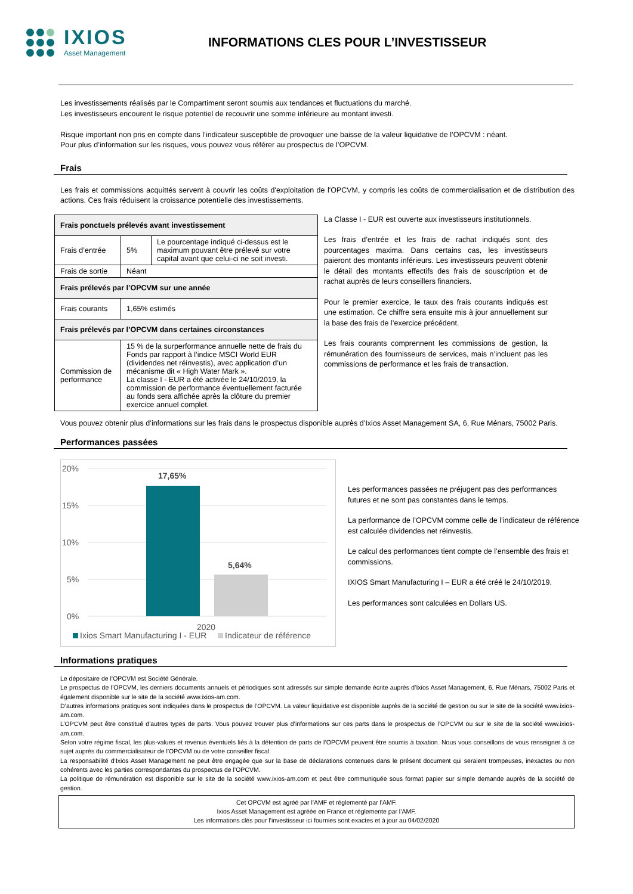IXIOS
Asset Management
INFORMATIONS CLES POUR L’INVESTISSEUR
Les investissements réalisés par le Compartiment seront soumis aux tendances et fluctuations du marché.
Les investisseurs encourent le risque potentiel de recouvrir une somme inférieure au montant investi.
Risque important non pris en compte dans l’indicateur susceptible de provoquer une baisse de la valeur liquidative de l’OPCVM : néant.
Pour plus d’information sur les risques, vous pouvez vous référer au prospectus de l’OPCVM.
Frais
Les frais et commissions acquittés servent à couvrir les coûts d'exploitation de l'OPCVM, y compris les coûts de commercialisation et de distribution des actions. Ces frais réduisent la croissance potentielle des investissements.
| Frais ponctuels prélevés avant investissement | | |
| Frais d’entrée | 5% | Le pourcentage indiqué ci-dessus est le maximum pouvant être prélevé sur votre capital avant que celui-ci ne soit investi. |
| Frais de sortie | Néant | |
| Frais prélevés par l’OPCVM sur une année | | |
| Frais courants | 1,65% estimés | |
| Frais prélevés par l’OPCVM dans certaines circonstances | | |
| Commission de performance | 15 % de la surperformance annuelle nette de frais du Fonds par rapport à l’indice MSCI World EUR (dividendes net réinvestis), avec application d’un mécanisme dit « High Water Mark ». La classe I - EUR a été activée le 24/10/2019, la commission de performance éventuellement facturée au fonds sera affichée après la clôture du premier exercice annuel complet. | |
La Classe I - EUR est ouverte aux investisseurs institutionnels.
Les frais d’entrée et les frais de rachat indiqués sont des pourcentages maxima. Dans certains cas, les investisseurs paieront des montants inférieurs. Les investisseurs peuvent obtenir le détail des montants effectifs des frais de souscription et de rachat auprès de leurs conseillers financiers.
Pour le premier exercice, le taux des frais courants indiqués est une estimation. Ce chiffre sera ensuite mis à jour annuellement sur la base des frais de l’exercice précédent.
Les frais courants comprennent les commissions de gestion, la rémunération des fournisseurs de services, mais n’incluent pas les commissions de performance et les frais de transaction.
Vous pouvez obtenir plus d’informations sur les frais dans le prospectus disponible auprès d’Ixios Asset Management SA, 6, Rue Ménars, 75002 Paris.
Performances passées
20%
15%
10%
5%
0%
17,65%
5,64%
2020
Ixios Smart Manufacturing I - EUR
Indicateur de référence
Les performances passées ne préjugent pas des performances futures et ne sont pas constantes dans le temps.
La performance de l’OPCVM comme celle de l’indicateur de référence est calculée dividendes net réinvestis.
Le calcul des performances tient compte de l’ensemble des frais et commissions.
IXIOS Smart Manufacturing I – EUR a été créé le 24/10/2019.
Les performances sont calculées en Dollars US.
Informations pratiques
Le dépositaire de l’OPCVM est Société Générale.
Le prospectus de l’OPCVM, les derniers documents annuels et périodiques sont adressés sur simple demande écrite auprès d’Ixios Asset Management, 6, Rue Ménars, 75002 Paris et également disponible sur le site de la société www.ixios-am.com.
D’autres informations pratiques sont indiquées dans le prospectus de l’OPCVM. La valeur liquidative est disponible auprès de la société de gestion ou sur le site de la société www.ixios-am.com.
L’OPCVM peut être constitué d’autres types de parts. Vous pouvez trouver plus d’informations sur ces parts dans le prospectus de l’OPCVM ou sur le site de la société www.ixios-am.com.
Selon votre régime fiscal, les plus-values et revenus éventuels liés à la détention de parts de l’OPCVM peuvent être soumis à taxation. Nous vous conseillons de vous renseigner à ce sujet auprès du commercialisateur de l’OPCVM ou de votre conseiller fiscal.
La responsabilité d’Ixios Asset Management ne peut être engagée que sur la base de déclarations contenues dans le présent document qui seraient trompeuses, inexactes ou non cohérents avec les parties correspondantes du prospectus de l’OPCVM.
La politique de rémunération est disponible sur le site de la société www.ixios-am.com et peut être communiquée sous format papier sur simple demande auprès de la société de gestion.
Cet OPCVM est agréé par l’AMF et réglementé par l’AMF.
Ixios Asset Management est agréée en France et réglemente par l’AMF.
Les informations clés pour l’investisseur ici fournies sont exactes et à jour au 04/02/2020